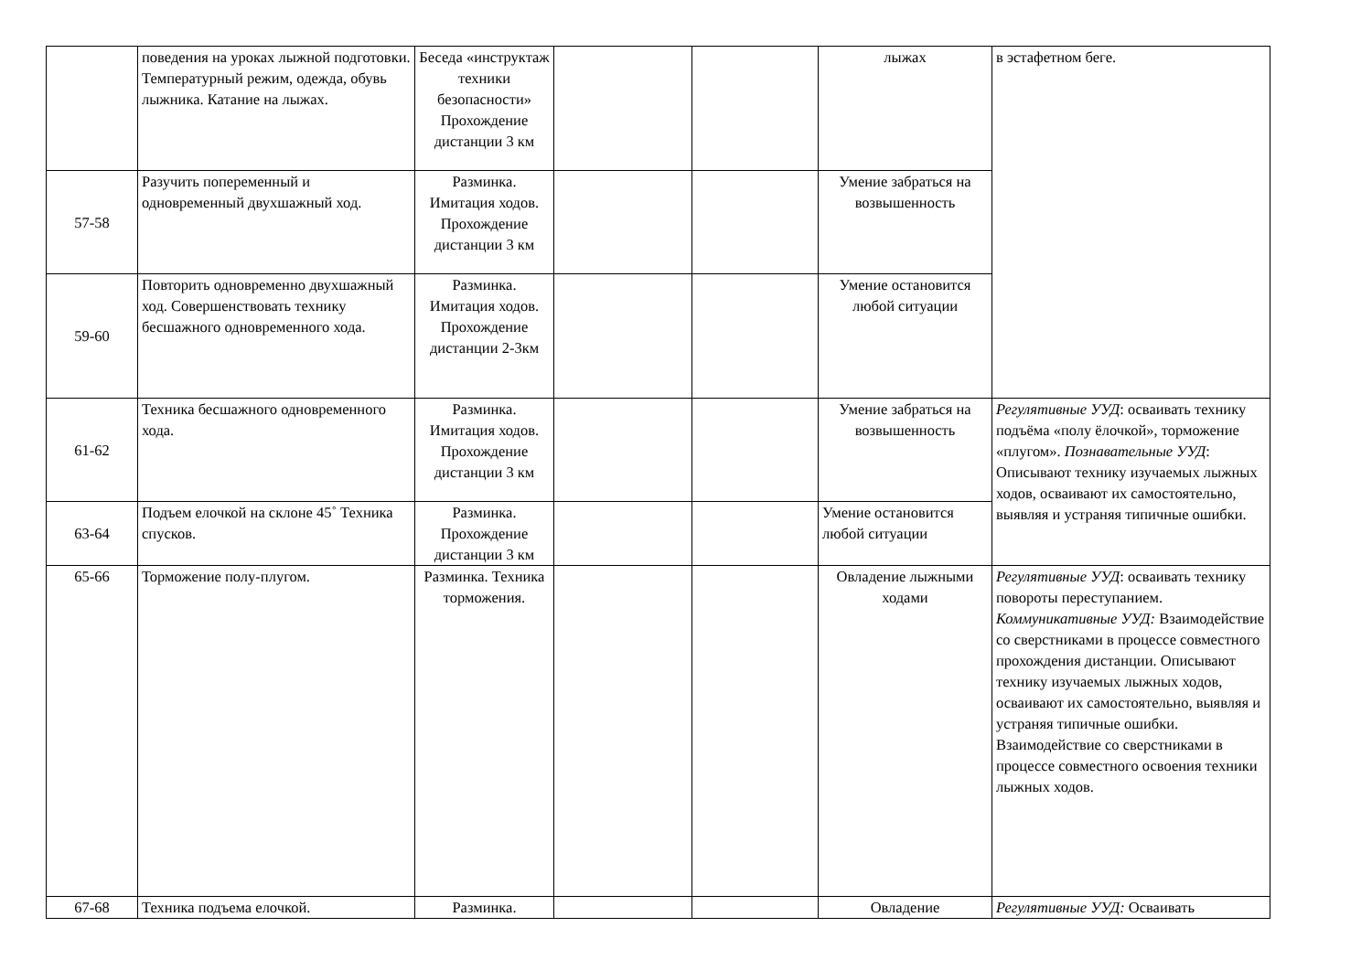| | поведения на уроках лыжной подготовки. Температурный режим, одежда, обувь лыжника. Катание на лыжах. | Беседа «инструктаж техники безопасности» Прохождение дистанции 3 км | | | лыжах | в эстафетном беге. |
| 57-58 | Разучить попеременный и одновременный двухшажный ход. | Разминка. Имитация ходов. Прохождение дистанции 3 км | | | Умение забраться на возвышенность | |
| 59-60 | Повторить одновременно двухшажный ход. Совершенствовать технику бесшажного одновременного хода. | Разминка. Имитация ходов. Прохождение дистанции 2-3км | | | Умение остановится любой ситуации | |
| 61-62 | Техника бесшажного одновременного хода. | Разминка. Имитация ходов. Прохождение дистанции 3 км | | | Умение забраться на возвышенность | Регулятивные УУД : осваивать технику подъёма «полу ёлочкой», торможение «плугом». Познавательные УУД : Описывают технику изучаемых лыжных ходов, осваивают их самостоятельно, выявляя и устраняя типичные ошибки. |
| 63-64 | Подъем елочкой на склоне 45˚ Техника спусков. | Разминка. Прохождение дистанции 3 км | | | Умение остановится любой ситуации | |
| 65-66 | Торможение полу-плугом. | Разминка. Техника торможения. | | | Овладение лыжными ходами | Регулятивные УУД : осваивать технику повороты переступанием. Коммуникативные УУД: Взаимодействие со сверстниками в процессе совместного прохождения дистанции. Описывают технику изучаемых лыжных ходов, осваивают их самостоятельно, выявляя и устраняя типичные ошибки. Взаимодействие со сверстниками в процессе совместного освоения техники лыжных ходов. |
| 67-68 | Техника подъема елочкой. | Разминка. | | | Овладение | Регулятивные УУД: Осваивать |